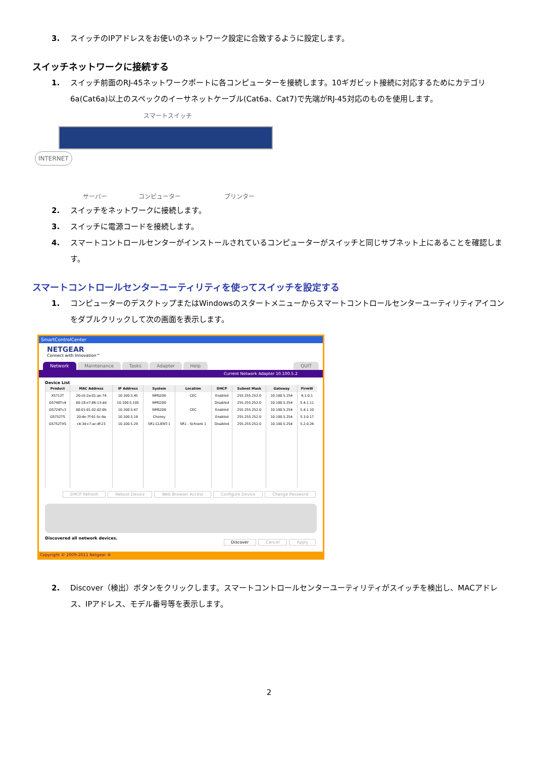3. スイッチのIPアドレスをお使いのネットワーク設定に合致するように設定します。
スイッチネットワークに接続する
1. スイッチ前面のRJ-45ネットワークポートに各コンピューターを接続します。10ギガビット接続に対応するためにカテゴリ6a(Cat6a)以上のスペックのイーサネットケーブル(Cat6a、Cat7)で先端がRJ-45対応のものを使用します。
スマートスイッチ
INTERNET
サーバー コンピューター プリンター
2. スイッチをネットワークに接続します。
3. スイッチに電源コードを接続します。
4. スマートコントロールセンターがインストールされているコンピューターがスイッチと同じサブネット上にあることを確認します。
スマートコントロールセンターユーティリティを使ってスイッチを設定する
1. コンピューターのデスクトップまたはWindowsのスタートメニューからスマートコントロールセンターユーティリティアイコンをダブルクリックして次の画面を表示します。
SmartControlCenter
NETGEAR
Connect with Innovation™
Network Maintenance Tasks Adapter Help QUIT
Current Network Adapter 10.100.5.2
Device List
| Product | MAC Address | IP Address | System | Location | DHCP | Subnet Mask | Gateway | FirmW |
| --- | --- | --- | --- | --- | --- | --- | --- | --- |
| XS712T | 20:e5:2a:01:ae:74 | 10.100.5.45 | NMS200 | CEC | Enabled | 255.255.252.0 | 10.100.5.254 | 6.1.0.1 |
| GS748Tv4 | 00:18:e7:86:13:dd | 10.100.5.105 | NMS200 | | Disabled | 255.255.252.0 | 10.100.5.254 | 5.4.1.11 |
| GS724Tv3 | 00:01:01:02:02:0b | 10.100.5.67 | NMS200 | CEC | Enabled | 255.255.252.0 | 10.100.5.254 | 5.4.1.10 |
| GS752TS | 20:4e:7f:91:5c:9a | 10.100.5.19 | Cheney | | Enabled | 255.255.252.0 | 10.100.5.254 | 5.3.0.17 |
| GS752TXS | c4:3d:c7:ac:df:23 | 10.100.5.29 | SR1-CLIENT-1 | SR1 - Schrank 1 | Disabled | 255.255.252.0 | 10.100.5.254 | 5.2.0.26 |
DHCP Refresh Reboot Device Web Browser Access Configure Device Change Password
Discovered all network devices. Discover Cancel Apply
Copyright © 2009-2011 Netgear ®
2. Discover（検出）ボタンをクリックします。スマートコントロールセンターユーティリティがスイッチを検出し、MACアドレス、IPアドレス、モデル番号等を表示します。
2